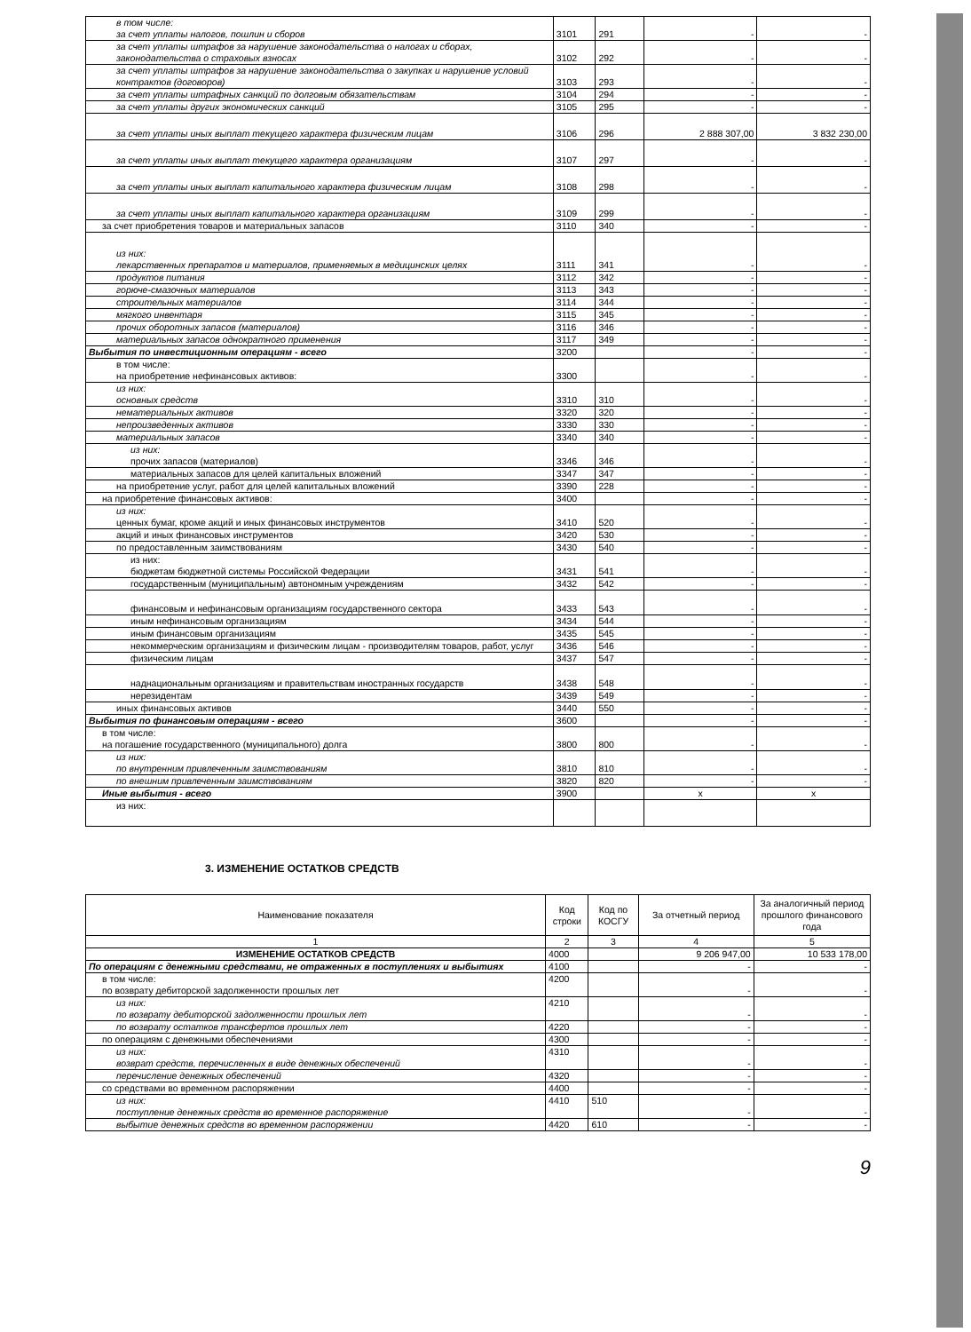| в том числе: за счет уплаты налогов, пошлин и сборов | 3101 | 291 | - | - |
| за счет уплаты штрафов за нарушение законодательства о налогах и сборах, законодательства о страховых взносах | 3102 | 292 | - | - |
| за счет уплаты штрафов за нарушение законодательства о закупках и нарушение условий контрактов (договоров) | 3103 | 293 | - | - |
| за счет уплаты штрафных санкций по долговым обязательствам | 3104 | 294 | - | - |
| за счет уплаты других экономических санкций | 3105 | 295 | - | - |
| за счет уплаты иных выплат текущего характера физическим лицам | 3106 | 296 | 2 888 307,00 | 3 832 230,00 |
| за счет уплаты иных выплат текущего характера организациям | 3107 | 297 | - | - |
| за счет уплаты иных выплат капитального характера физическим лицам | 3108 | 298 | - | - |
| за счет уплаты иных выплат капитального характера организациям | 3109 | 299 | - | - |
| за счет приобретения товаров и материальных запасов | 3110 | 340 | - | - |
| из них: лекарственных препаратов и материалов, применяемых в медицинских целях | 3111 | 341 | - | - |
| продуктов питания | 3112 | 342 | - | - |
| горюче-смазочных материалов | 3113 | 343 | - | - |
| строительных материалов | 3114 | 344 | - | - |
| мягкого инвентаря | 3115 | 345 | - | - |
| прочих оборотных запасов (материалов) | 3116 | 346 | - | - |
| материальных запасов однократного применения | 3117 | 349 | - | - |
| Выбытия по инвестиционным операциям - всего | 3200 | | - | - |
| в том числе: на приобретение нефинансовых активов: | 3300 | | - | - |
| из них: основных средств | 3310 | 310 | - | - |
| нематериальных активов | 3320 | 320 | - | - |
| непроизведенных активов | 3330 | 330 | - | - |
| материальных запасов | 3340 | 340 | - | - |
| из них: прочих запасов (материалов) | 3346 | 346 | - | - |
| материальных запасов для целей капитальных вложений | 3347 | 347 | - | - |
| на приобретение услуг, работ для целей капитальных вложений | 3390 | 228 | - | - |
| на приобретение финансовых активов: | 3400 | | - | - |
| из них: ценных бумаг, кроме акций и иных финансовых инструментов | 3410 | 520 | - | - |
| акций и иных финансовых инструментов | 3420 | 530 | - | - |
| по предоставленным заимствованиям | 3430 | 540 | - | - |
| из них: бюджетам бюджетной системы Российской Федерации | 3431 | 541 | - | - |
| государственным (муниципальным) автономным учреждениям | 3432 | 542 | - | - |
| финансовым и нефинансовым организациям государственного сектора | 3433 | 543 | - | - |
| иным нефинансовым организациям | 3434 | 544 | - | - |
| иным финансовым организациям | 3435 | 545 | - | - |
| некоммерческим организациям и физическим лицам - производителям товаров, работ, услуг | 3436 | 546 | - | - |
| физическим лицам | 3437 | 547 | - | - |
| наднациональным организациям и правительствам иностранных государств | 3438 | 548 | - | - |
| нерезидентам | 3439 | 549 | - | - |
| иных финансовых активов | 3440 | 550 | - | - |
| Выбытия по финансовым операциям - всего | 3600 | | - | - |
| в том числе: на погашение государственного (муниципального) долга | 3800 | 800 | - | - |
| из них: по внутренним привлеченным заимствованиям | 3810 | 810 | - | - |
| по внешним привлеченным заимствованиям | 3820 | 820 | - | - |
| Иные выбытия - всего | 3900 | | x | x |
| из них: | | | | |
3. ИЗМЕНЕНИЕ ОСТАТКОВ СРЕДСТВ
| Наименование показателя | Код строки | Код по КОСГУ | За отчетный период | За аналогичный период прошлого финансового года |
| --- | --- | --- | --- | --- |
| 1 | 2 | 3 | 4 | 5 |
| ИЗМЕНЕНИЕ ОСТАТКОВ СРЕДСТВ | 4000 | | 9 206 947,00 | 10 533 178,00 |
| По операциям с денежными средствами, не отраженных в поступлениях и выбытиях | 4100 | | - | - |
| в том числе: по возврату дебиторской задолженности прошлых лет | 4200 | | - | - |
| из них: по возврату дебиторской задолженности прошлых лет | 4210 | | - | - |
| по возврату остатков трансфертов прошлых лет | 4220 | | - | - |
| по операциям с денежными обеспечениями | 4300 | | - | - |
| из них: возврат средств, перечисленных в виде денежных обеспечений | 4310 | | - | - |
| перечисление денежных обеспечений | 4320 | | - | - |
| со средствами во временном распоряжении | 4400 | | - | - |
| из них: поступление денежных средств во временное распоряжение | 4410 | 510 | - | - |
| выбытие денежных средств во временном распоряжении | 4420 | 610 | - | - |
9